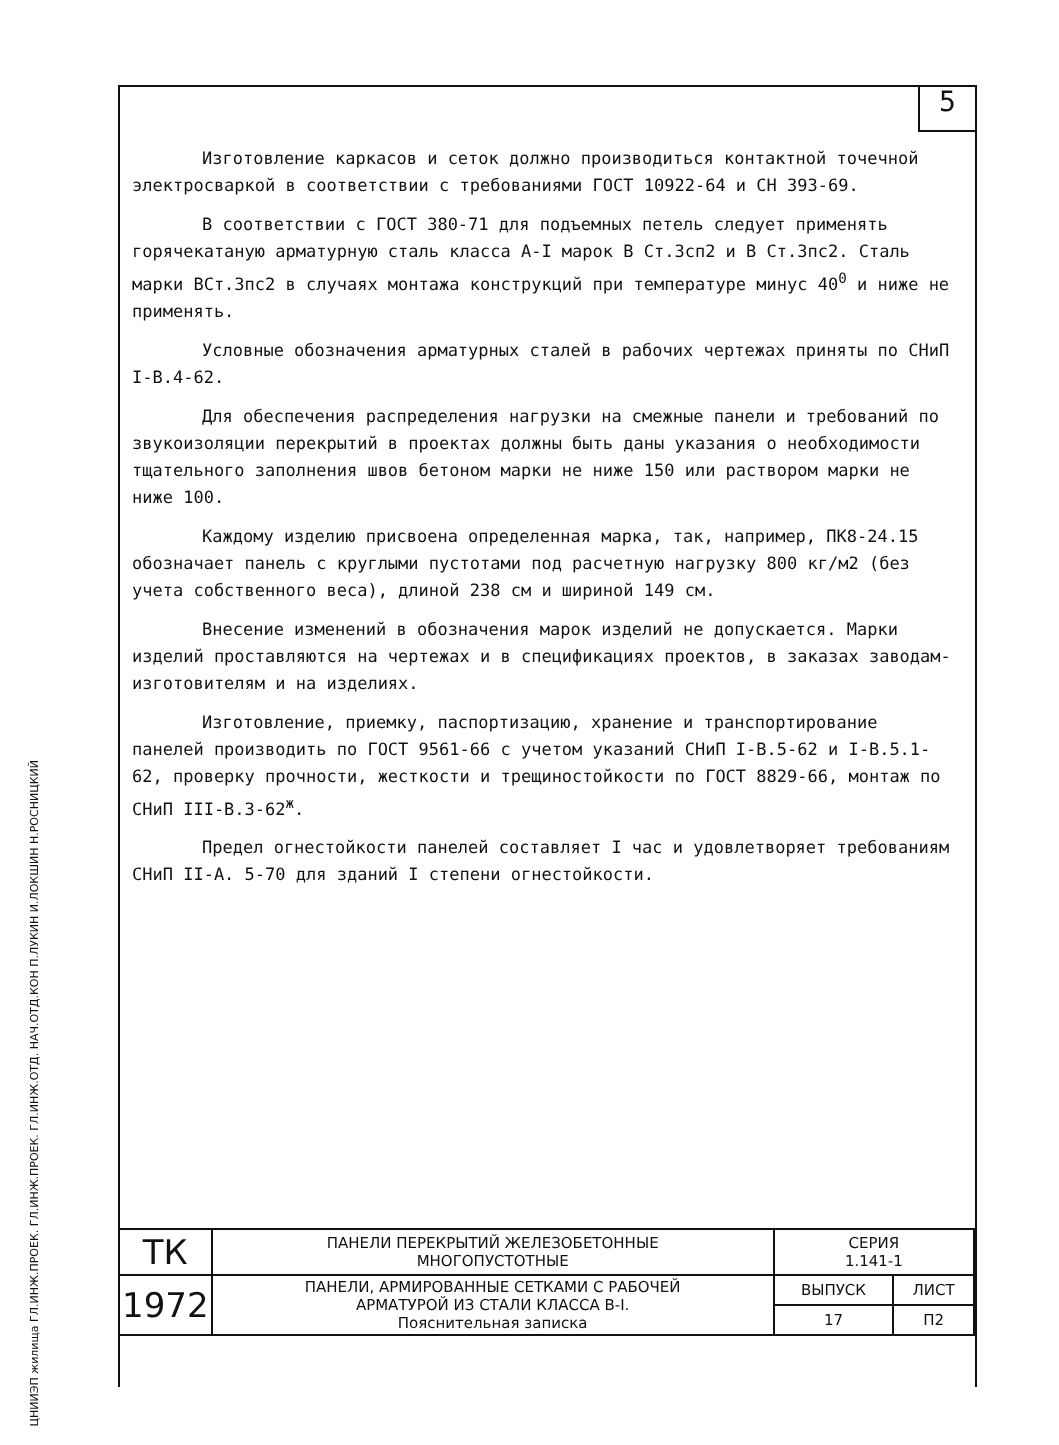5
ЦНИИЭП жилища ГЛ.ИНЖ.ПРОЕК. ГЛ.ИНЖ.ПРОЕК. ГЛ.ИНЖ.ОТД. НАЧ.ОТД.КОН П.ЛУКИН И.ЛОКШИН Н.РОСНИЦКИЙ
Изготовление каркасов и сеток должно производиться контактной точечной электросваркой в соответствии с требованиями ГОСТ 10922-64 и СН 393-69.
В соответствии с ГОСТ 380-71 для подъемных петель следует применять горячекатаную арматурную сталь класса А-I марок В Ст.3сп2 и В Ст.3пс2. Сталь марки ВСт.3пс2 в случаях монтажа конструкций при температуре минус 40<sup>0</sup> и ниже не применять.
Условные обозначения арматурных сталей в рабочих чертежах приняты по СНиП I-В.4-62.
Для обеспечения распределения нагрузки на смежные панели и требований по звукоизоляции перекрытий в проектах должны быть даны указания о необходимости тщательного заполнения швов бетоном марки не ниже 150 или раствором марки не ниже 100.
Каждому изделию присвоена определенная марка, так, например, ПК8-24.15 обозначает панель с круглыми пустотами под расчетную нагрузку 800 кг/м2 (без учета собственного веса), длиной 238 см и шириной 149 см.
Внесение изменений в обозначения марок изделий не допускается. Марки изделий проставляются на чертежах и в спецификациях проектов, в заказах заводам-изготовителям и на изделиях.
Изготовление, приемку, паспортизацию, хранение и транспортирование панелей производить по ГОСТ 9561-66 с учетом указаний СНиП I-В.5-62 и I-В.5.1-62, проверку прочности, жесткости и трещиностойкости по ГОСТ 8829-66, монтаж по СНиП III-В.3-62<sup>ж</sup>.
Предел огнестойкости панелей составляет I час и удовлетворяет требованиям СНиП II-А. 5-70 для зданий I степени огнестойкости.
| ТК | ПАНЕЛИ ПЕРЕКРЫТИЙ ЖЕЛЕЗОБЕТОННЫЕ МНОГОПУСТОТНЫЕ | СЕРИЯ 1.141-1 | |
| 1972 | ПАНЕЛИ, АРМИРОВАННЫЕ СЕТКАМИ С РАБОЧЕЙ АРМАТУРОЙ ИЗ СТАЛИ КЛАССА В-I. Пояснительная записка | ВЫПУСК | ЛИСТ |
| | | 17 | П2 |